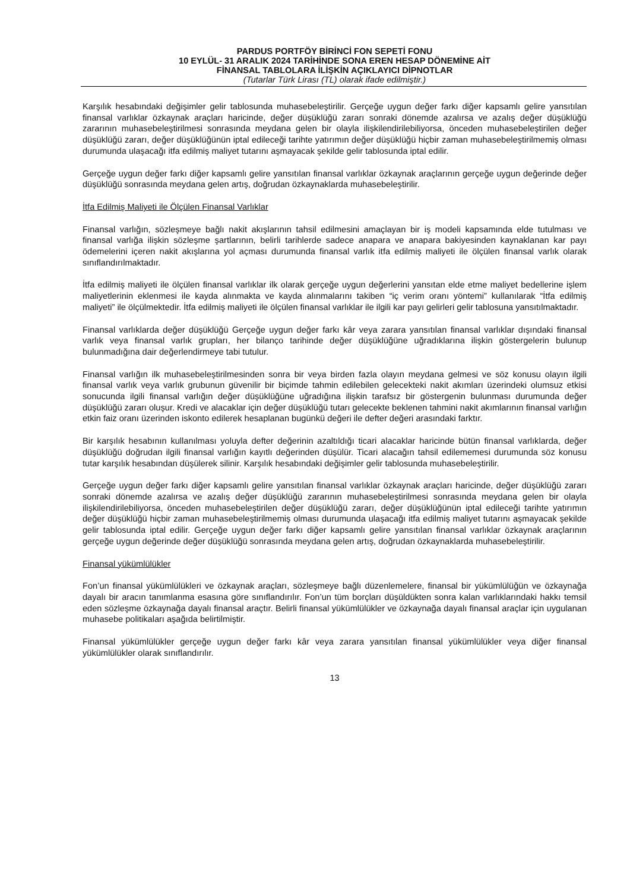PARDUS PORTFÖY BİRİNCİ FON SEPETİ FONU
10 EYLÜL- 31 ARALIK 2024 TARİHİNDE SONA EREN HESAP DÖNEMİNE AİT
FİNANSAL TABLOLARA İLİŞKİN AÇIKLAYICI DİPNOTLAR
(Tutarlar Türk Lirası (TL) olarak ifade edilmiştir.)
Karşılık hesabındaki değişimler gelir tablosunda muhasebeleştirilir. Gerçeğe uygun değer farkı diğer kapsamlı gelire yansıtılan finansal varlıklar özkaynak araçları haricinde, değer düşüklüğü zararı sonraki dönemde azalırsa ve azalış değer düşüklüğü zararının muhasebeleştirilmesi sonrasında meydana gelen bir olayla ilişkilendirilebiliyorsa, önceden muhasebeleştirilen değer düşüklüğü zararı, değer düşüklüğünün iptal edileceği tarihte yatırımın değer düşüklüğü hiçbir zaman muhasebeleştirilmemiş olması durumunda ulaşacağı itfa edilmiş maliyet tutarını aşmayacak şekilde gelir tablosunda iptal edilir.
Gerçeğe uygun değer farkı diğer kapsamlı gelire yansıtılan finansal varlıklar özkaynak araçlarının gerçeğe uygun değerinde değer düşüklüğü sonrasında meydana gelen artış, doğrudan özkaynaklarda muhasebeleştirilir.
İtfa Edilmiş Maliyeti ile Ölçülen Finansal Varlıklar
Finansal varlığın, sözleşmeye bağlı nakit akışlarının tahsil edilmesini amaçlayan bir iş modeli kapsamında elde tutulması ve finansal varlığa ilişkin sözleşme şartlarının, belirli tarihlerde sadece anapara ve anapara bakiyesinden kaynaklanan kar payı ödemelerini içeren nakit akışlarına yol açması durumunda finansal varlık itfa edilmiş maliyeti ile ölçülen finansal varlık olarak sınıflandırılmaktadır.
İtfa edilmiş maliyeti ile ölçülen finansal varlıklar ilk olarak gerçeğe uygun değerlerini yansıtan elde etme maliyet bedellerine işlem maliyetlerinin eklenmesi ile kayda alınmakta ve kayda alınmalarını takiben “iç verim oranı yöntemi” kullanılarak “İtfa edilmiş maliyeti” ile ölçülmektedir. İtfa edilmiş maliyeti ile ölçülen finansal varlıklar ile ilgili kar payı gelirleri gelir tablosuna yansıtılmaktadır.
Finansal varlıklarda değer düşüklüğü Gerçeğe uygun değer farkı kâr veya zarara yansıtılan finansal varlıklar dışındaki finansal varlık veya finansal varlık grupları, her bilanço tarihinde değer düşüklüğüne uğradıklarına ilişkin göstergelerin bulunup bulunmadığına dair değerlendirmeye tabi tutulur.
Finansal varlığın ilk muhasebeleştirilmesinden sonra bir veya birden fazla olayın meydana gelmesi ve söz konusu olayın ilgili finansal varlık veya varlık grubunun güvenilir bir biçimde tahmin edilebilen gelecekteki nakit akımları üzerindeki olumsuz etkisi sonucunda ilgili finansal varlığın değer düşüklüğüne uğradığına ilişkin tarafsız bir göstergenin bulunması durumunda değer düşüklüğü zararı oluşur. Kredi ve alacaklar için değer düşüklüğü tutarı gelecekte beklenen tahmini nakit akımlarının finansal varlığın etkin faiz oranı üzerinden iskonto edilerek hesaplanan bugünkü değeri ile defter değeri arasındaki farktır.
Bir karşılık hesabının kullanılması yoluyla defter değerinin azaltıldığı ticari alacaklar haricinde bütün finansal varlıklarda, değer düşüklüğü doğrudan ilgili finansal varlığın kayıtlı değerinden düşülür. Ticari alacağın tahsil edilememesi durumunda söz konusu tutar karşılık hesabından düşülerek silinir. Karşılık hesabındaki değişimler gelir tablosunda muhasebeleştirilir.
Gerçeğe uygun değer farkı diğer kapsamlı gelire yansıtılan finansal varlıklar özkaynak araçları haricinde, değer düşüklüğü zararı sonraki dönemde azalırsa ve azalış değer düşüklüğü zararının muhasebeleştirilmesi sonrasında meydana gelen bir olayla ilişkilendirilebiliyorsa, önceden muhasebeleştirilen değer düşüklüğü zararı, değer düşüklüğünün iptal edileceği tarihte yatırımın değer düşüklüğü hiçbir zaman muhasebeleştirilmemiş olması durumunda ulaşacağı itfa edilmiş maliyet tutarını aşmayacak şekilde gelir tablosunda iptal edilir. Gerçeğe uygun değer farkı diğer kapsamlı gelire yansıtılan finansal varlıklar özkaynak araçlarının gerçeğe uygun değerinde değer düşüklüğü sonrasında meydana gelen artış, doğrudan özkaynaklarda muhasebeleştirilir.
Finansal yükümlülükler
Fon’un finansal yükümlülükleri ve özkaynak araçları, sözleşmeye bağlı düzenlemelere, finansal bir yükümlülüğün ve özkaynağa dayalı bir aracın tanımlanma esasına göre sınıflandırılır. Fon’un tüm borçları düşüldükten sonra kalan varlıklarındaki hakkı temsil eden sözleşme özkaynağa dayalı finansal araçtır. Belirli finansal yükümlülükler ve özkaynağa dayalı finansal araçlar için uygulanan muhasebe politikaları aşağıda belirtilmiştir.
Finansal yükümlülükler gerçeğe uygun değer farkı kâr veya zarara yansıtılan finansal yükümlülükler veya diğer finansal yükümlülükler olarak sınıflandırılır.
13